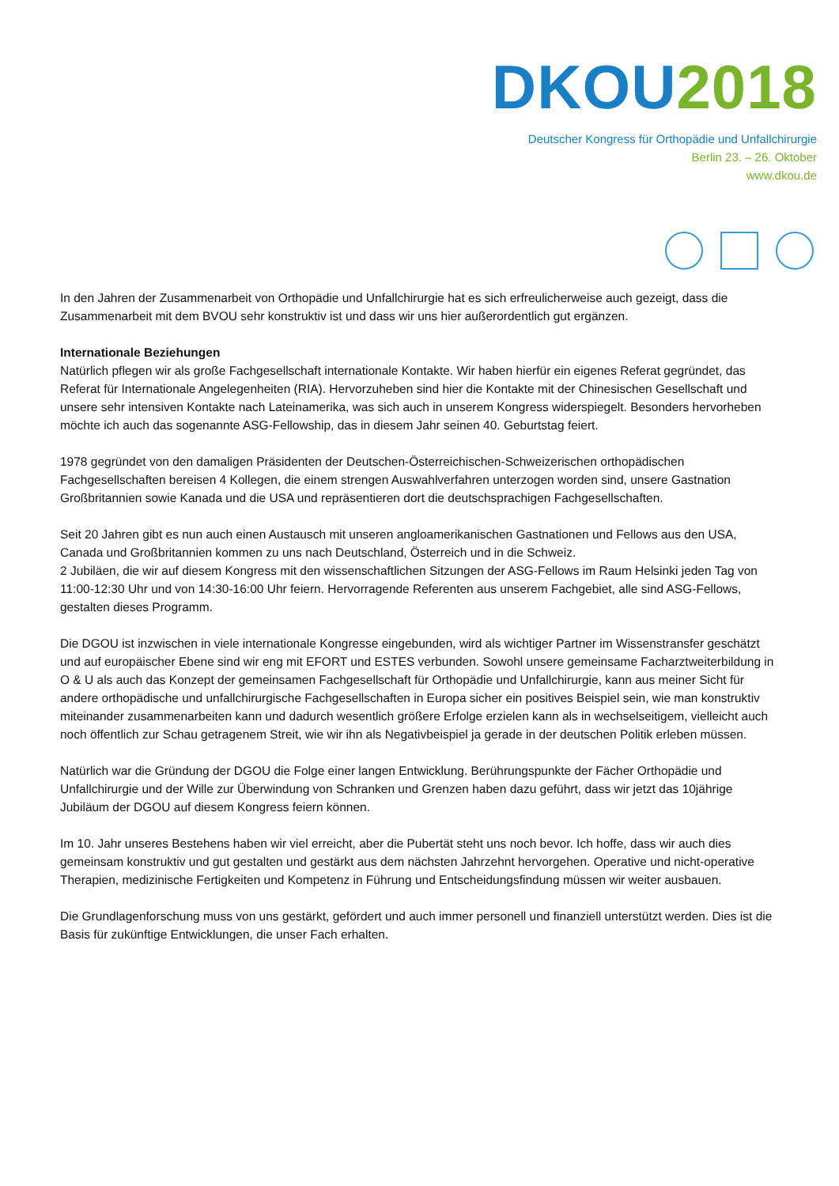DKOU 2018
Deutscher Kongress für Orthopädie und Unfallchirurgie
Berlin 23. – 26. Oktober
www.dkou.de
In den Jahren der Zusammenarbeit von Orthopädie und Unfallchirurgie hat es sich erfreulicherweise auch gezeigt, dass die Zusammenarbeit mit dem BVOU sehr konstruktiv ist und dass wir uns hier außerordentlich gut ergänzen.
Internationale Beziehungen
Natürlich pflegen wir als große Fachgesellschaft internationale Kontakte. Wir haben hierfür ein eigenes Referat gegründet, das Referat für Internationale Angelegenheiten (RIA). Hervorzuheben sind hier die Kontakte mit der Chinesischen Gesellschaft und unsere sehr intensiven Kontakte nach Lateinamerika, was sich auch in unserem Kongress widerspiegelt. Besonders hervorheben möchte ich auch das sogenannte ASG-Fellowship, das in diesem Jahr seinen 40. Geburtstag feiert.
1978 gegründet von den damaligen Präsidenten der Deutschen-Österreichischen-Schweizerischen orthopädischen Fachgesellschaften bereisen 4 Kollegen, die einem strengen Auswahlverfahren unterzogen worden sind, unsere Gastnation Großbritannien sowie Kanada und die USA und repräsentieren dort die deutschsprachigen Fachgesellschaften.
Seit 20 Jahren gibt es nun auch einen Austausch mit unseren angloamerikanischen Gastnationen und Fellows aus den USA, Canada und Großbritannien kommen zu uns nach Deutschland, Österreich und in die Schweiz.
2 Jubiläen, die wir auf diesem Kongress mit den wissenschaftlichen Sitzungen der ASG-Fellows im Raum Helsinki jeden Tag von 11:00-12:30 Uhr und von 14:30-16:00 Uhr feiern. Hervorragende Referenten aus unserem Fachgebiet, alle sind ASG-Fellows, gestalten dieses Programm.
Die DGOU ist inzwischen in viele internationale Kongresse eingebunden, wird als wichtiger Partner im Wissenstransfer geschätzt und auf europäischer Ebene sind wir eng mit EFORT und ESTES verbunden. Sowohl unsere gemeinsame Facharztweiterbildung in O & U als auch das Konzept der gemeinsamen Fachgesellschaft für Orthopädie und Unfallchirurgie, kann aus meiner Sicht für andere orthopädische und unfallchirurgische Fachgesellschaften in Europa sicher ein positives Beispiel sein, wie man konstruktiv miteinander zusammenarbeiten kann und dadurch wesentlich größere Erfolge erzielen kann als in wechselseitigem, vielleicht auch noch öffentlich zur Schau getragenem Streit, wie wir ihn als Negativbeispiel ja gerade in der deutschen Politik erleben müssen.
Natürlich war die Gründung der DGOU die Folge einer langen Entwicklung. Berührungspunkte der Fächer Orthopädie und Unfallchirurgie und der Wille zur Überwindung von Schranken und Grenzen haben dazu geführt, dass wir jetzt das 10jährige Jubiläum der DGOU auf diesem Kongress feiern können.
Im 10. Jahr unseres Bestehens haben wir viel erreicht, aber die Pubertät steht uns noch bevor. Ich hoffe, dass wir auch dies gemeinsam konstruktiv und gut gestalten und gestärkt aus dem nächsten Jahrzehnt hervorgehen. Operative und nicht-operative Therapien, medizinische Fertigkeiten und Kompetenz in Führung und Entscheidungsfindung müssen wir weiter ausbauen.
Die Grundlagenforschung muss von uns gestärkt, gefördert und auch immer personell und finanziell unterstützt werden. Dies ist die Basis für zukünftige Entwicklungen, die unser Fach erhalten.